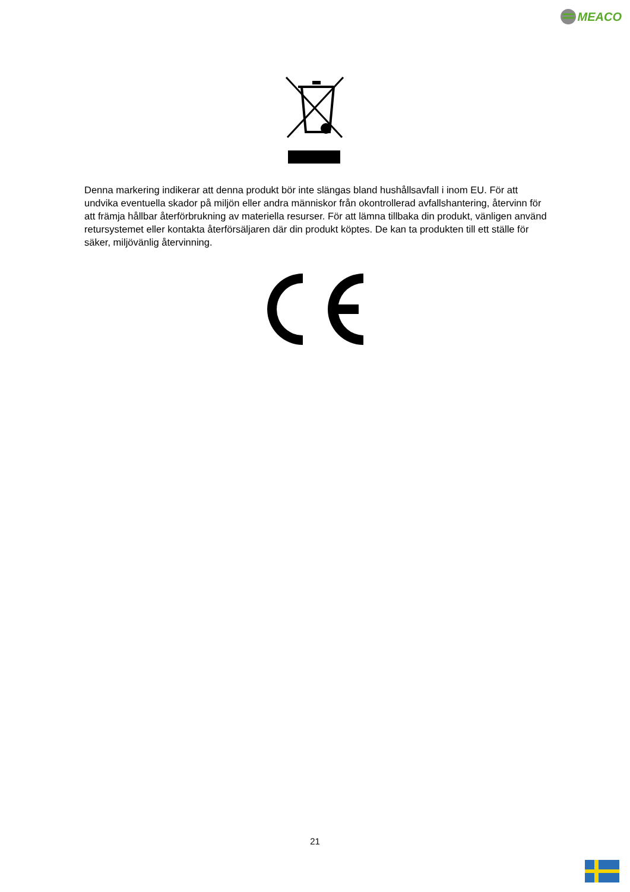MEACO
Denna markering indikerar att denna produkt bör inte slängas bland hushållsavfall i inom EU. För att undvika eventuella skador på miljön eller andra människor från okontrollerad avfallshantering, återvinn för att främja hållbar återförbrukning av materiella resurser. För att lämna tillbaka din produkt, vänligen använd retursystemet eller kontakta återförsäljaren där din produkt köptes. De kan ta produkten till ett ställe för säker, miljövänlig återvinning.
21